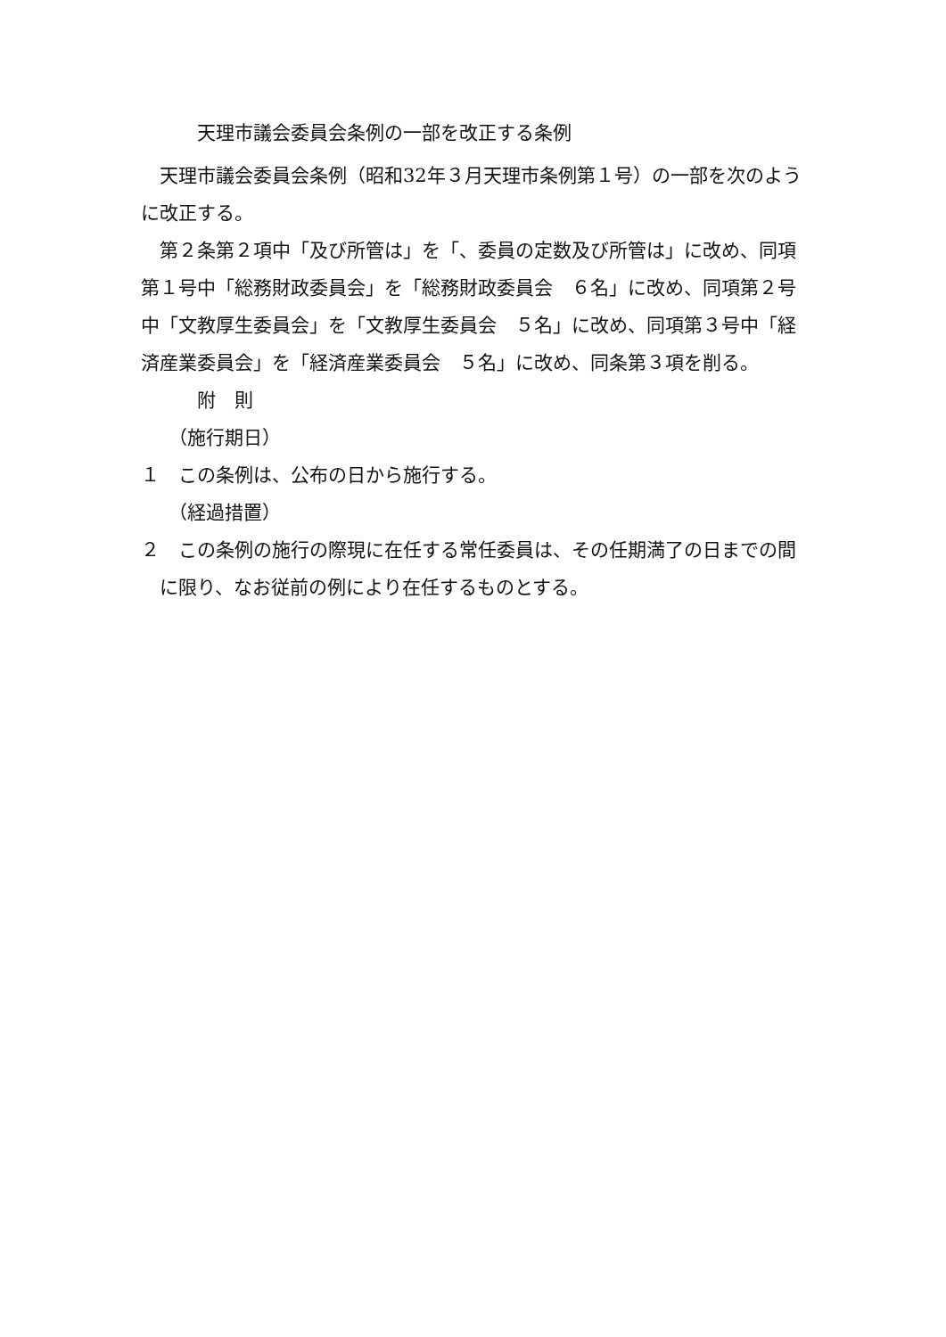天理市議会委員会条例の一部を改正する条例
天理市議会委員会条例（昭和32年３月天理市条例第１号）の一部を次のように改正する。
第２条第２項中「及び所管は」を「、委員の定数及び所管は」に改め、同項第１号中「総務財政委員会」を「総務財政委員会　６名」に改め、同項第２号中「文教厚生委員会」を「文教厚生委員会　５名」に改め、同項第３号中「経済産業委員会」を「経済産業委員会　５名」に改め、同条第３項を削る。
附　則
（施行期日）
１　この条例は、公布の日から施行する。
（経過措置）
２　この条例の施行の際現に在任する常任委員は、その任期満了の日までの間に限り、なお従前の例により在任するものとする。